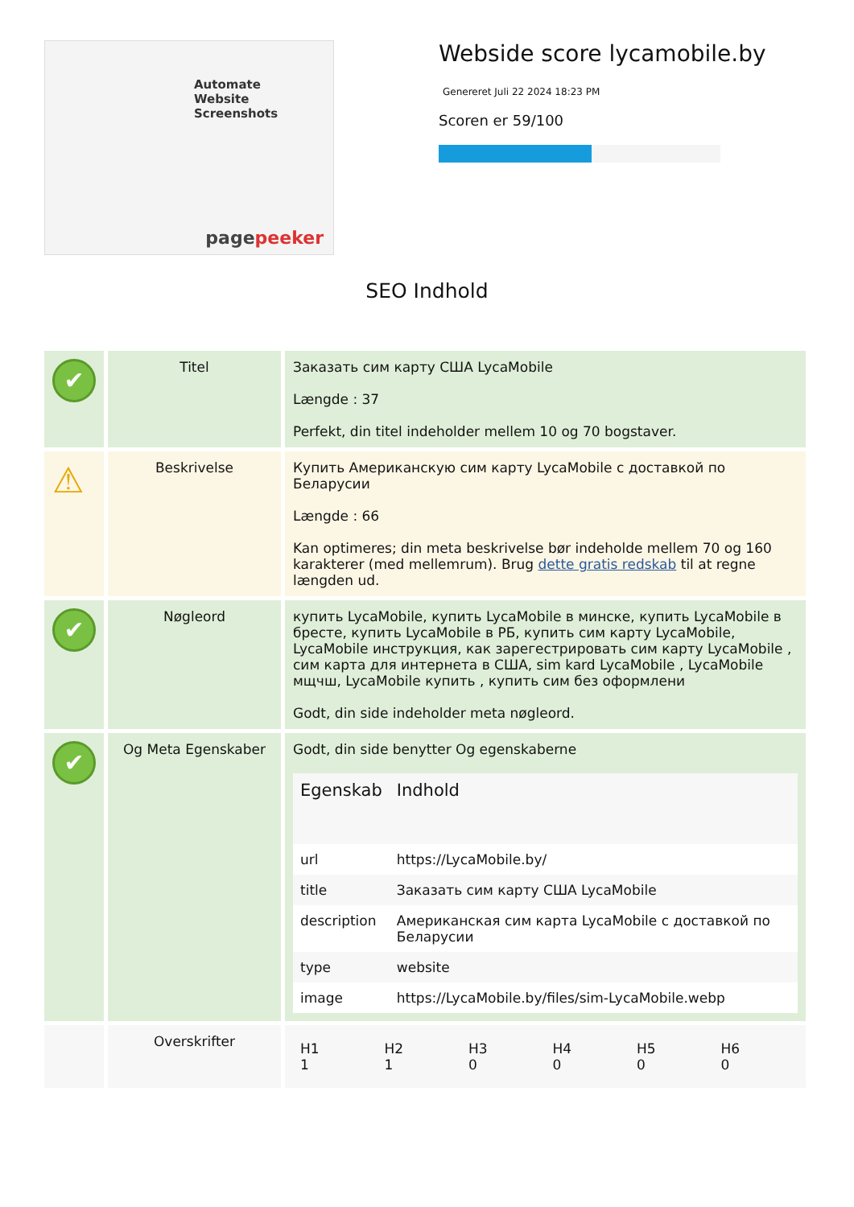Automate
Website Screenshots
pagepeeker
Webside score lycamobile.by
Genereret Juli 22 2024 18:23 PM
Scoren er 59/100
SEO Indhold
| ✔ | Titel | Заказать сим карту США LycaMobile Længde : 37 Perfekt, din titel indeholder mellem 10 og 70 bogstaver. |
| ⚠ | Beskrivelse | Купить Американскую сим карту LycaMobile с доставкой по Беларусии Længde : 66 Kan optimeres; din meta beskrivelse bør indeholde mellem 70 og 160 karakterer (med mellemrum). Brug dette gratis redskab til at regne længden ud. |
| ✔ | Nøgleord | купить LycaMobile, купить LycaMobile в минске, купить LycaMobile в бресте, купить LycaMobile в РБ, купить сим карту LycaMobile, LycaMobile инструкция, как зарегестрировать сим карту LycaMobile , сим карта для интернета в США, sim kard LycaMobile , LycaMobile мщчш, LycaMobile купить , купить сим без оформлени Godt, din side indeholder meta nøgleord. |
| ✔ | Og Meta Egenskaber | Godt, din side benytter Og egenskaberne / Egenskab / Indhold / / --- / --- / / url / https://LycaMobile.by/ / / title / Заказать сим карту США LycaMobile / / description / Американская сим карта LycaMobile с доставкой по Беларусии / / type / website / / image / https://LycaMobile.by/files/sim-LycaMobile.webp / |
| | Overskrifter | / H1 1 / H2 1 / H3 0 / H4 0 / H5 0 / H6 0 / |